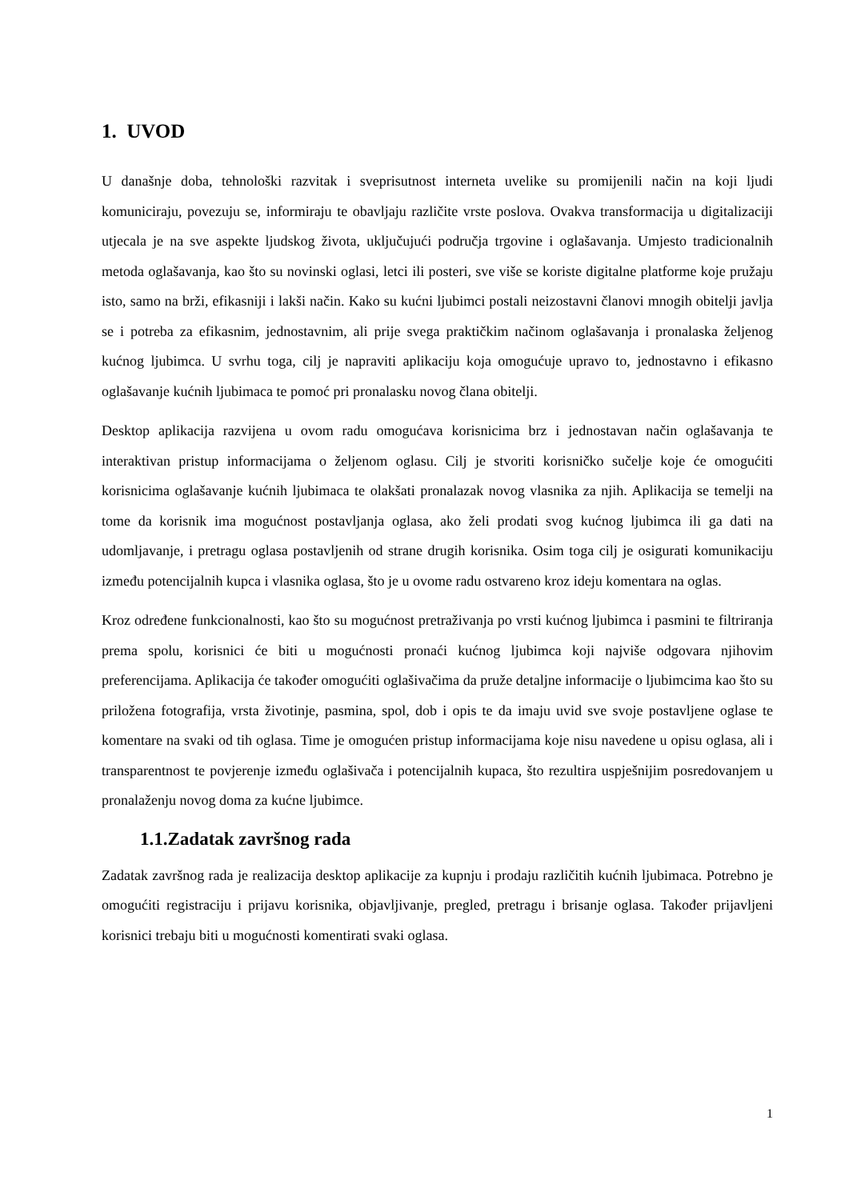1. UVOD
U današnje doba, tehnološki razvitak i sveprisutnost interneta uvelike su promijenili način na koji ljudi komuniciraju, povezuju se, informiraju te obavljaju različite vrste poslova. Ovakva transformacija u digitalizaciji utjecala je na sve aspekte ljudskog života, uključujući područja trgovine i oglašavanja. Umjesto tradicionalnih metoda oglašavanja, kao što su novinski oglasi, letci ili posteri, sve više se koriste digitalne platforme koje pružaju isto, samo na brži, efikasniji i lakši način. Kako su kućni ljubimci postali neizostavni članovi mnogih obitelji javlja se i potreba za efikasnim, jednostavnim, ali prije svega praktičkim načinom oglašavanja i pronalaska željenog kućnog ljubimca. U svrhu toga, cilj je napraviti aplikaciju koja omogućuje upravo to, jednostavno i efikasno oglašavanje kućnih ljubimaca te pomoć pri pronalasku novog člana obitelji.
Desktop aplikacija razvijena u ovom radu omogućava korisnicima brz i jednostavan način oglašavanja te interaktivan pristup informacijama o željenom oglasu. Cilj je stvoriti korisničko sučelje koje će omogućiti korisnicima oglašavanje kućnih ljubimaca te olakšati pronalazak novog vlasnika za njih. Aplikacija se temelji na tome da korisnik ima mogućnost postavljanja oglasa, ako želi prodati svog kućnog ljubimca ili ga dati na udomljavanje, i pretragu oglasa postavljenih od strane drugih korisnika. Osim toga cilj je osigurati komunikaciju između potencijalnih kupca i vlasnika oglasa, što je u ovome radu ostvareno kroz ideju komentara na oglas.
Kroz određene funkcionalnosti, kao što su mogućnost pretraživanja po vrsti kućnog ljubimca i pasmini te filtriranja prema spolu, korisnici će biti u mogućnosti pronaći kućnog ljubimca koji najviše odgovara njihovim preferencijama. Aplikacija će također omogućiti oglašivačima da pruže detaljne informacije o ljubimcima kao što su priložena fotografija, vrsta životinje, pasmina, spol, dob i opis te da imaju uvid sve svoje postavljene oglase te komentare na svaki od tih oglasa. Time je omogućen pristup informacijama koje nisu navedene u opisu oglasa, ali i transparentnost te povjerenje između oglašivača i potencijalnih kupaca, što rezultira uspješnijim posredovanjem u pronalaženju novog doma za kućne ljubimce.
1.1.Zadatak završnog rada
Zadatak završnog rada je realizacija desktop aplikacije za kupnju i prodaju različitih kućnih ljubimaca. Potrebno je omogućiti registraciju i prijavu korisnika, objavljivanje, pregled, pretragu i brisanje oglasa. Također prijavljeni korisnici trebaju biti u mogućnosti komentirati svaki oglasa.
1